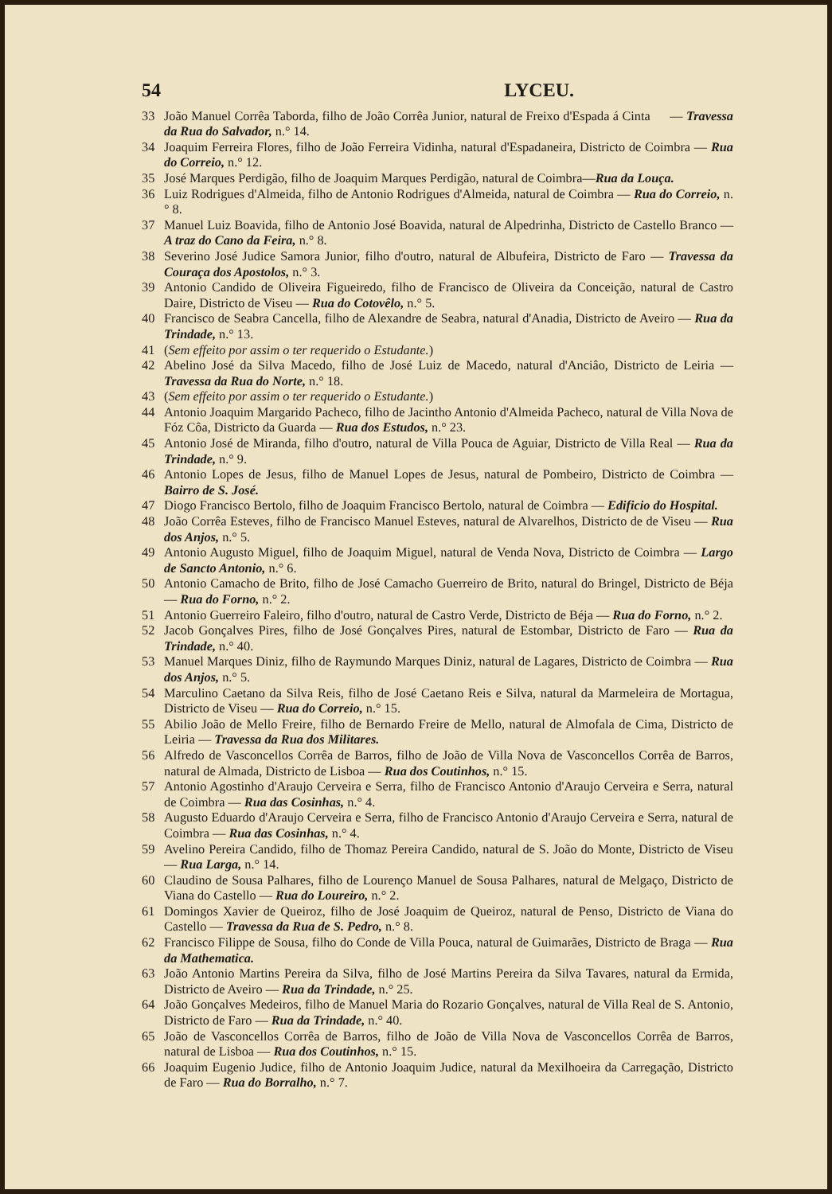54 LYCEU.
33 João Manuel Corrêa Taborda, filho de João Corrêa Junior, natural de Freixo d'Espada á Cinta — Travessa da Rua do Salvador, n.° 14.
34 Joaquim Ferreira Flores, filho de João Ferreira Vidinha, natural d'Espadaneira, Districto de Coimbra — Rua do Correio, n.° 12.
35 José Marques Perdigão, filho de Joaquim Marques Perdigão, natural de Coimbra—Rua da Louça.
36 Luiz Rodrigues d'Almeida, filho de Antonio Rodrigues d'Almeida, natural de Coimbra — Rua do Correio, n.° 8.
37 Manuel Luiz Boavida, filho de Antonio José Boavida, natural de Alpedrinha, Districto de Castello Branco — A traz do Cano da Feira, n.° 8.
38 Severino José Judice Samora Junior, filho d'outro, natural de Albufeira, Districto de Faro — Travessa da Couraça dos Apostolos, n.° 3.
39 Antonio Candido de Oliveira Figueiredo, filho de Francisco de Oliveira da Conceição, natural de Castro Daire, Districto de Viseu — Rua do Cotovêlo, n.° 5.
40 Francisco de Seabra Cancella, filho de Alexandre de Seabra, natural d'Anadia, Districto de Aveiro — Rua da Trindade, n.° 13.
41 (Sem effeito por assim o ter requerido o Estudante.)
42 Abelino José da Silva Macedo, filho de José Luiz de Macedo, natural d'Anciâo, Districto de Leiria — Travessa da Rua do Norte, n.° 18.
43 (Sem effeito por assim o ter requerido o Estudante.)
44 Antonio Joaquim Margarido Pacheco, filho de Jacintho Antonio d'Almeida Pacheco, natural de Villa Nova de Fóz Côa, Districto da Guarda — Rua dos Estudos, n.° 23.
45 Antonio José de Miranda, filho d'outro, natural de Villa Pouca de Aguiar, Districto de Villa Real — Rua da Trindade, n.° 9.
46 Antonio Lopes de Jesus, filho de Manuel Lopes de Jesus, natural de Pombeiro, Districto de Coimbra — Bairro de S. José.
47 Diogo Francisco Bertolo, filho de Joaquim Francisco Bertolo, natural de Coimbra — Edificio do Hospital.
48 João Corrêa Esteves, filho de Francisco Manuel Esteves, natural de Alvarelhos, Districto de de Viseu — Rua dos Anjos, n.° 5.
49 Antonio Augusto Miguel, filho de Joaquim Miguel, natural de Venda Nova, Districto de Coimbra — Largo de Sancto Antonio, n.° 6.
50 Antonio Camacho de Brito, filho de José Camacho Guerreiro de Brito, natural do Bringel, Districto de Béja — Rua do Forno, n.° 2.
51 Antonio Guerreiro Faleiro, filho d'outro, natural de Castro Verde, Districto de Béja — Rua do Forno, n.° 2.
52 Jacob Gonçalves Pires, filho de José Gonçalves Pires, natural de Estombar, Districto de Faro — Rua da Trindade, n.° 40.
53 Manuel Marques Diniz, filho de Raymundo Marques Diniz, natural de Lagares, Districto de Coimbra — Rua dos Anjos, n.° 5.
54 Marculino Caetano da Silva Reis, filho de José Caetano Reis e Silva, natural da Marmeleira de Mortagua, Districto de Viseu — Rua do Correio, n.° 15.
55 Abilio João de Mello Freire, filho de Bernardo Freire de Mello, natural de Almofala de Cima, Districto de Leiria — Travessa da Rua dos Militares.
56 Alfredo de Vasconcellos Corrêa de Barros, filho de João de Villa Nova de Vasconcellos Corrêa de Barros, natural de Almada, Districto de Lisboa — Rua dos Coutinhos, n.° 15.
57 Antonio Agostinho d'Araujo Cerveira e Serra, filho de Francisco Antonio d'Araujo Cerveira e Serra, natural de Coimbra — Rua das Cosinhas, n.° 4.
58 Augusto Eduardo d'Araujo Cerveira e Serra, filho de Francisco Antonio d'Araujo Cerveira e Serra, natural de Coimbra — Rua das Cosinhas, n.° 4.
59 Avelino Pereira Candido, filho de Thomaz Pereira Candido, natural de S. João do Monte, Districto de Viseu — Rua Larga, n.° 14.
60 Claudino de Sousa Palhares, filho de Lourenço Manuel de Sousa Palhares, natural de Melgaço, Districto de Viana do Castello — Rua do Loureiro, n.° 2.
61 Domingos Xavier de Queiroz, filho de José Joaquim de Queiroz, natural de Penso, Districto de Viana do Castello — Travessa da Rua de S. Pedro, n.° 8.
62 Francisco Filippe de Sousa, filho do Conde de Villa Pouca, natural de Guimarães, Districto de Braga — Rua da Mathematica.
63 João Antonio Martins Pereira da Silva, filho de José Martins Pereira da Silva Tavares, natural da Ermida, Districto de Aveiro — Rua da Trindade, n.° 25.
64 João Gonçalves Medeiros, filho de Manuel Maria do Rozario Gonçalves, natural de Villa Real de S. Antonio, Districto de Faro — Rua da Trindade, n.° 40.
65 João de Vasconcellos Corrêa de Barros, filho de João de Villa Nova de Vasconcellos Corrêa de Barros, natural de Lisboa — Rua dos Coutinhos, n.° 15.
66 Joaquim Eugenio Judice, filho de Antonio Joaquim Judice, natural da Mexilhoeira da Carregação, Districto de Faro — Rua do Borralho, n.° 7.